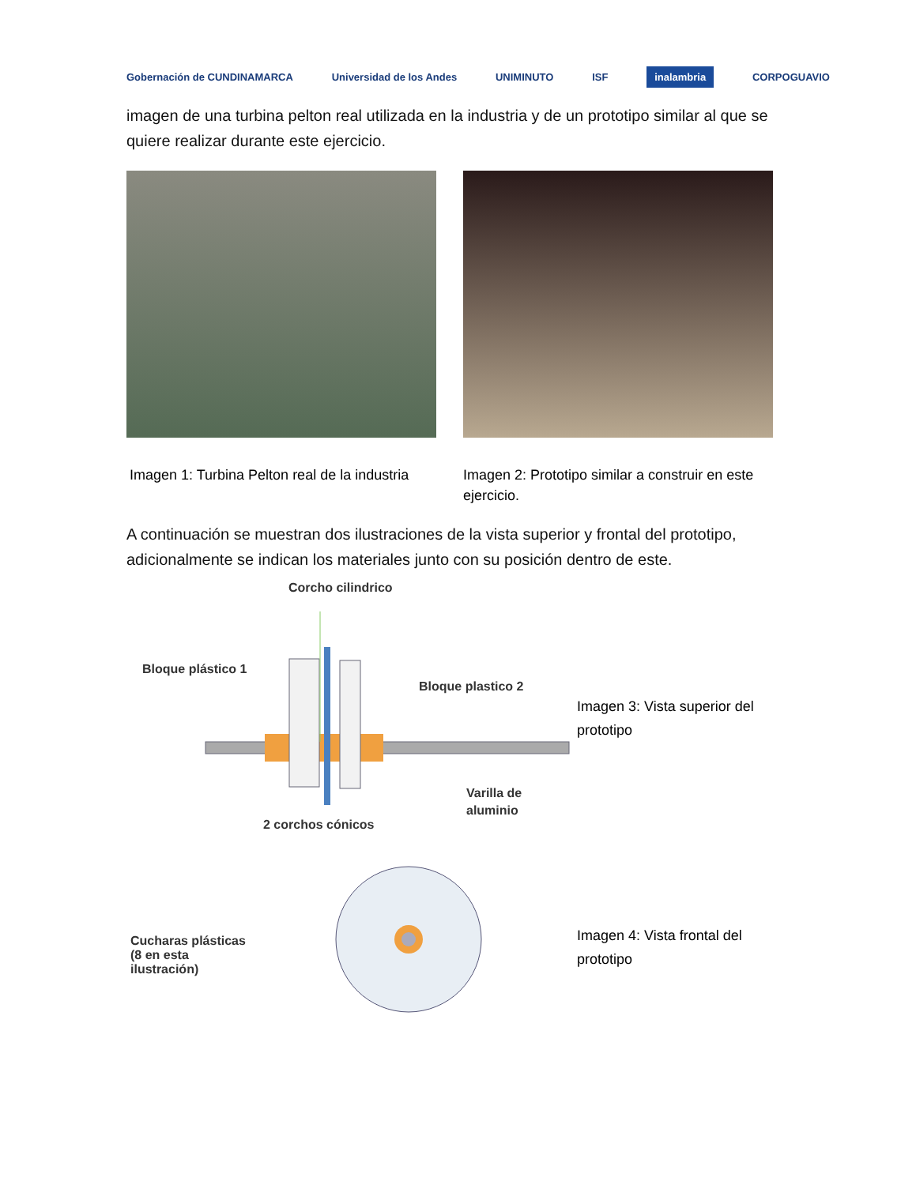Gobernación de CUNDINAMARCA Universidad de los Andes UNIMINUTO ISF
inalambria
CORPOGUAVIO
imagen de una turbina pelton real utilizada en la industria y de un prototipo similar al que se quiere realizar durante este ejercicio.
Imagen 1: Turbina Pelton real de la industria
Imagen 2: Prototipo similar a construir en este ejercicio.
A continuación se muestran dos ilustraciones de la vista superior y frontal del prototipo, adicionalmente se indican los materiales junto con su posición dentro de este.
Corcho cilindrico
Bloque plástico 1
Bloque plastico 2
Varilla de
aluminio
2 corchos cónicos
Imagen 3: Vista superior del prototipo
Cucharas plásticas
(8 en esta
ilustración)
Imagen 4: Vista frontal del prototipo